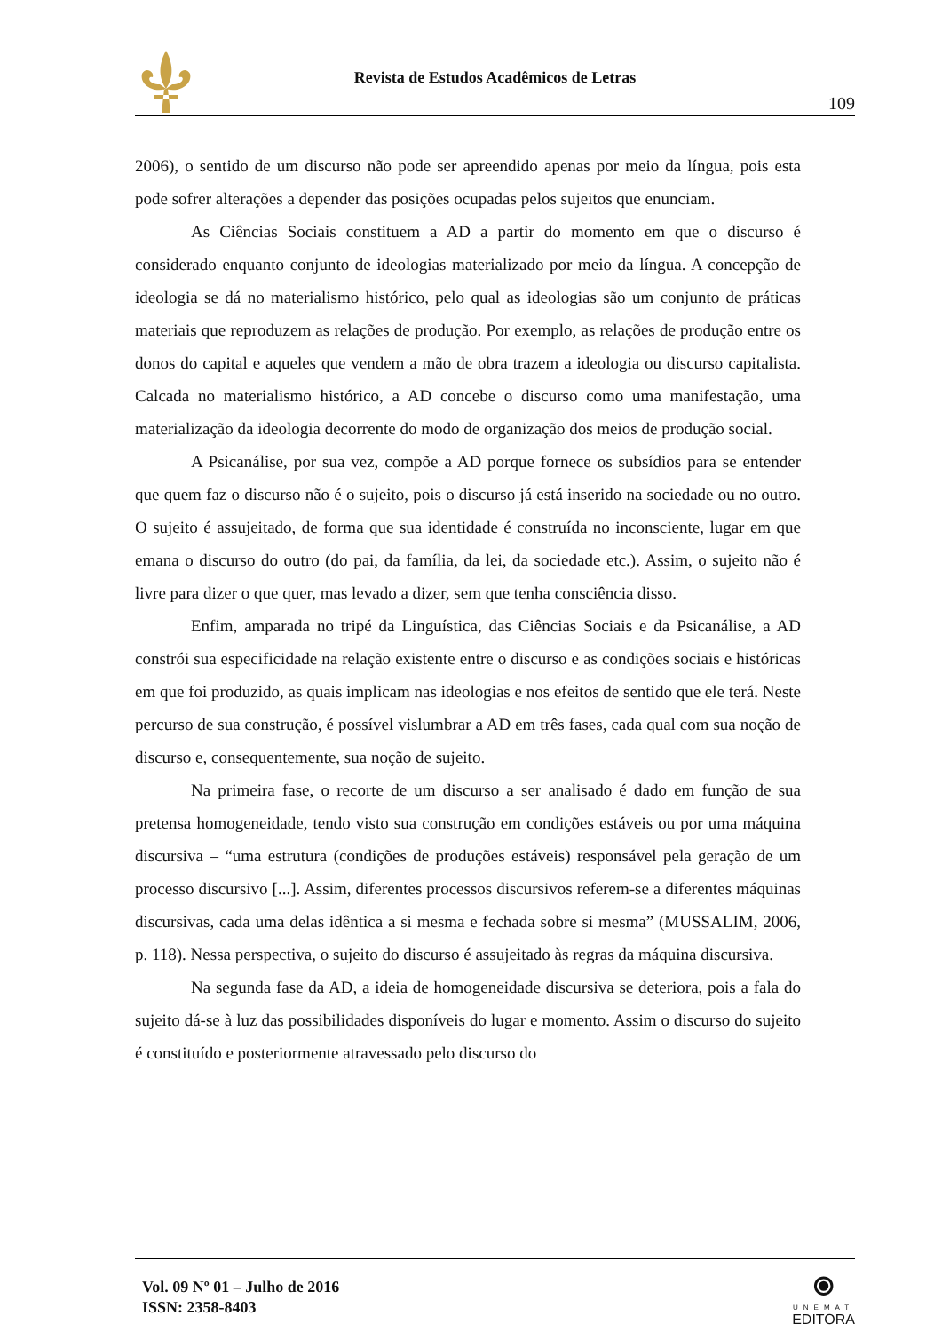Revista de Estudos Acadêmicos de Letras
109
2006), o sentido de um discurso não pode ser apreendido apenas por meio da língua, pois esta pode sofrer alterações a depender das posições ocupadas pelos sujeitos que enunciam.
As Ciências Sociais constituem a AD a partir do momento em que o discurso é considerado enquanto conjunto de ideologias materializado por meio da língua. A concepção de ideologia se dá no materialismo histórico, pelo qual as ideologias são um conjunto de práticas materiais que reproduzem as relações de produção. Por exemplo, as relações de produção entre os donos do capital e aqueles que vendem a mão de obra trazem a ideologia ou discurso capitalista. Calcada no materialismo histórico, a AD concebe o discurso como uma manifestação, uma materialização da ideologia decorrente do modo de organização dos meios de produção social.
A Psicanálise, por sua vez, compõe a AD porque fornece os subsídios para se entender que quem faz o discurso não é o sujeito, pois o discurso já está inserido na sociedade ou no outro. O sujeito é assujeitado, de forma que sua identidade é construída no inconsciente, lugar em que emana o discurso do outro (do pai, da família, da lei, da sociedade etc.). Assim, o sujeito não é livre para dizer o que quer, mas levado a dizer, sem que tenha consciência disso.
Enfim, amparada no tripé da Linguística, das Ciências Sociais e da Psicanálise, a AD constrói sua especificidade na relação existente entre o discurso e as condições sociais e históricas em que foi produzido, as quais implicam nas ideologias e nos efeitos de sentido que ele terá. Neste percurso de sua construção, é possível vislumbrar a AD em três fases, cada qual com sua noção de discurso e, consequentemente, sua noção de sujeito.
Na primeira fase, o recorte de um discurso a ser analisado é dado em função de sua pretensa homogeneidade, tendo visto sua construção em condições estáveis ou por uma máquina discursiva – “uma estrutura (condições de produções estáveis) responsável pela geração de um processo discursivo [...]. Assim, diferentes processos discursivos referem-se a diferentes máquinas discursivas, cada uma delas idêntica a si mesma e fechada sobre si mesma” (MUSSALIM, 2006, p. 118). Nessa perspectiva, o sujeito do discurso é assujeitado às regras da máquina discursiva.
Na segunda fase da AD, a ideia de homogeneidade discursiva se deteriora, pois a fala do sujeito dá-se à luz das possibilidades disponíveis do lugar e momento. Assim o discurso do sujeito é constituído e posteriormente atravessado pelo discurso do
Vol. 09 Nº 01 – Julho de 2016
ISSN: 2358-8403
⦿
UNEMAT
EDITORA